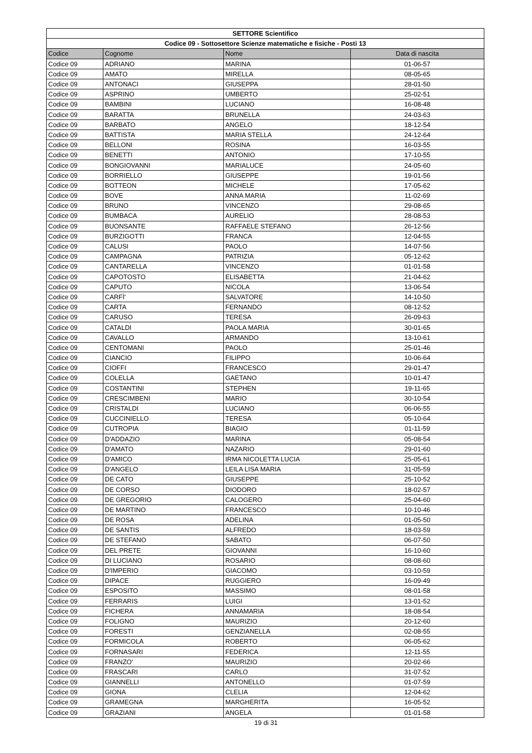| SETTORE Scientifico | | | |
| --- | --- | --- | --- |
| Codice 09 - Sottosettore Scienze matematiche e fisiche - Posti 13 | | | |
| Codice | Cognome | Nome | Data di nascita |
| Codice 09 | ADRIANO | MARINA | 01-06-57 |
| Codice 09 | AMATO | MIRELLA | 08-05-65 |
| Codice 09 | ANTONACI | GIUSEPPA | 28-01-50 |
| Codice 09 | ASPRINO | UMBERTO | 25-02-51 |
| Codice 09 | BAMBINI | LUCIANO | 16-08-48 |
| Codice 09 | BARATTA | BRUNELLA | 24-03-63 |
| Codice 09 | BARBATO | ANGELO | 18-12-54 |
| Codice 09 | BATTISTA | MARIA STELLA | 24-12-64 |
| Codice 09 | BELLONI | ROSINA | 16-03-55 |
| Codice 09 | BENETTI | ANTONIO | 17-10-55 |
| Codice 09 | BONGIOVANNI | MARIALUCE | 24-05-60 |
| Codice 09 | BORRIELLO | GIUSEPPE | 19-01-56 |
| Codice 09 | BOTTEON | MICHELE | 17-05-62 |
| Codice 09 | BOVE | ANNA MARIA | 11-02-69 |
| Codice 09 | BRUNO | VINCENZO | 29-08-65 |
| Codice 09 | BUMBACA | AURELIO | 28-08-53 |
| Codice 09 | BUONSANTE | RAFFAELE STEFANO | 26-12-56 |
| Codice 09 | BURZIGOTTI | FRANCA | 12-04-55 |
| Codice 09 | CALUSI | PAOLO | 14-07-56 |
| Codice 09 | CAMPAGNA | PATRIZIA | 05-12-62 |
| Codice 09 | CANTARELLA | VINCENZO | 01-01-58 |
| Codice 09 | CAPOTOSTO | ELISABETTA | 21-04-62 |
| Codice 09 | CAPUTO | NICOLA | 13-06-54 |
| Codice 09 | CARFÌ' | SALVATORE | 14-10-50 |
| Codice 09 | CARTA | FERNANDO | 08-12-52 |
| Codice 09 | CARUSO | TERESA | 26-09-63 |
| Codice 09 | CATALDI | PAOLA MARIA | 30-01-65 |
| Codice 09 | CAVALLO | ARMANDO | 13-10-61 |
| Codice 09 | CENTOMANI | PAOLO | 25-01-46 |
| Codice 09 | CIANCIO | FILIPPO | 10-06-64 |
| Codice 09 | CIOFFI | FRANCESCO | 29-01-47 |
| Codice 09 | COLELLA | GAETANO | 10-01-47 |
| Codice 09 | COSTANTINI | STEPHEN | 19-11-65 |
| Codice 09 | CRESCIMBENI | MARIO | 30-10-54 |
| Codice 09 | CRISTALDI | LUCIANO | 06-06-55 |
| Codice 09 | CUCCINIELLO | TERESA | 05-10-64 |
| Codice 09 | CUTROPIA | BIAGIO | 01-11-59 |
| Codice 09 | D'ADDAZIO | MARINA | 05-08-54 |
| Codice 09 | D'AMATO | NAZARIO | 29-01-60 |
| Codice 09 | D'AMICO | IRMA NICOLETTA LUCIA | 25-05-61 |
| Codice 09 | D'ANGELO | LEILA LISA MARIA | 31-05-59 |
| Codice 09 | DE CATO | GIUSEPPE | 25-10-52 |
| Codice 09 | DE CORSO | DIODORO | 18-02-57 |
| Codice 09 | DE GREGORIO | CALOGERO | 25-04-60 |
| Codice 09 | DE MARTINO | FRANCESCO | 10-10-46 |
| Codice 09 | DE ROSA | ADELINA | 01-05-50 |
| Codice 09 | DE SANTIS | ALFREDO | 18-03-59 |
| Codice 09 | DE STEFANO | SABATO | 06-07-50 |
| Codice 09 | DEL PRETE | GIOVANNI | 16-10-60 |
| Codice 09 | DI LUCIANO | ROSARIO | 08-08-60 |
| Codice 09 | D'IMPERIO | GIACOMO | 03-10-59 |
| Codice 09 | DIPACE | RUGGIERO | 16-09-49 |
| Codice 09 | ESPOSITO | MASSIMO | 08-01-58 |
| Codice 09 | FERRARIS | LUIGI | 13-01-52 |
| Codice 09 | FICHERA | ANNAMARIA | 18-08-54 |
| Codice 09 | FOLIGNO | MAURIZIO | 20-12-60 |
| Codice 09 | FORESTI | GENZIANELLA | 02-08-55 |
| Codice 09 | FORMICOLA | ROBERTO | 06-05-62 |
| Codice 09 | FORNASARI | FEDERICA | 12-11-55 |
| Codice 09 | FRANZO' | MAURIZIO | 20-02-66 |
| Codice 09 | FRASCARI | CARLO | 31-07-52 |
| Codice 09 | GIANNELLI | ANTONELLO | 01-07-59 |
| Codice 09 | GIONA | CLELIA | 12-04-62 |
| Codice 09 | GRAMEGNA | MARGHERITA | 16-05-52 |
| Codice 09 | GRAZIANI | ANGELA | 01-01-58 |
19 di 31